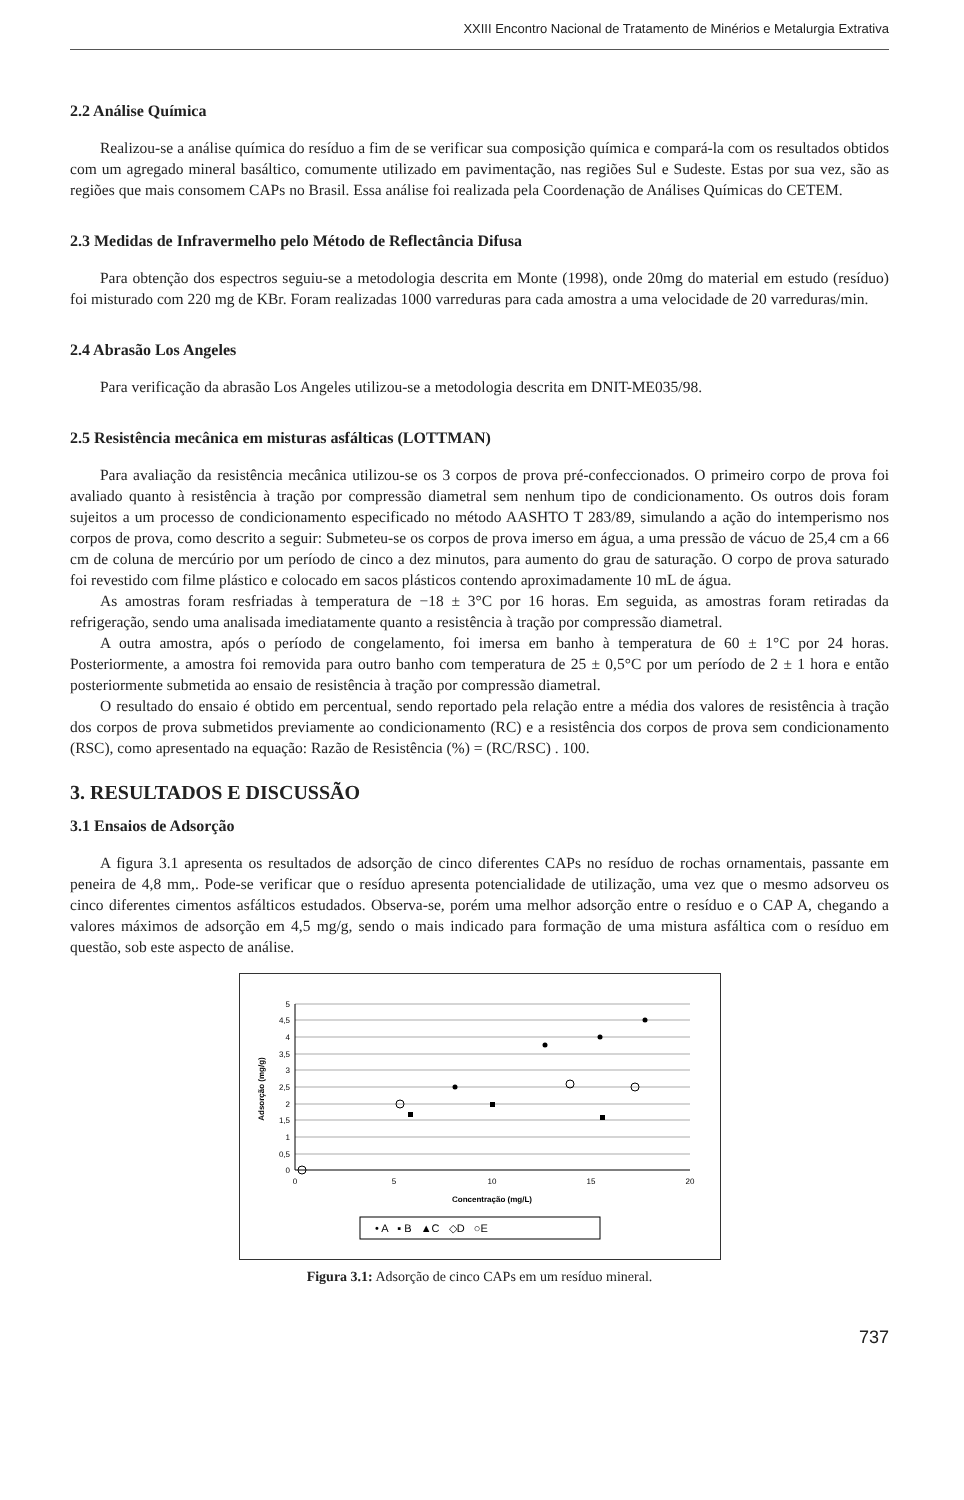XXIII Encontro Nacional de Tratamento de Minérios e Metalurgia Extrativa
2.2 Análise Química
Realizou-se a análise química do resíduo a fim de se verificar sua composição química e compará-la com os resultados obtidos com um agregado mineral basáltico, comumente utilizado em pavimentação, nas regiões Sul e Sudeste. Estas por sua vez, são as regiões que mais consomem CAPs no Brasil. Essa análise foi realizada pela Coordenação de Análises Químicas do CETEM.
2.3 Medidas de Infravermelho pelo Método de Reflectância Difusa
Para obtenção dos espectros seguiu-se a metodologia descrita em Monte (1998), onde 20mg do material em estudo (resíduo) foi misturado com 220 mg de KBr. Foram realizadas 1000 varreduras para cada amostra a uma velocidade de 20 varreduras/min.
2.4 Abrasão Los Angeles
Para verificação da abrasão Los Angeles utilizou-se a metodologia descrita em DNIT-ME035/98.
2.5 Resistência mecânica em misturas asfálticas (LOTTMAN)
Para avaliação da resistência mecânica utilizou-se os 3 corpos de prova pré-confeccionados. O primeiro corpo de prova foi avaliado quanto à resistência à tração por compressão diametral sem nenhum tipo de condicionamento. Os outros dois foram sujeitos a um processo de condicionamento especificado no método AASHTO T 283/89, simulando a ação do intemperismo nos corpos de prova, como descrito a seguir: Submeteu-se os corpos de prova imerso em água, a uma pressão de vácuo de 25,4 cm a 66 cm de coluna de mercúrio por um período de cinco a dez minutos, para aumento do grau de saturação. O corpo de prova saturado foi revestido com filme plástico e colocado em sacos plásticos contendo aproximadamente 10 mL de água.
As amostras foram resfriadas à temperatura de −18 ± 3°C por 16 horas. Em seguida, as amostras foram retiradas da refrigeração, sendo uma analisada imediatamente quanto a resistência à tração por compressão diametral.
A outra amostra, após o período de congelamento, foi imersa em banho à temperatura de 60 ± 1°C por 24 horas. Posteriormente, a amostra foi removida para outro banho com temperatura de 25 ± 0,5°C por um período de 2 ± 1 hora e então posteriormente submetida ao ensaio de resistência à tração por compressão diametral.
O resultado do ensaio é obtido em percentual, sendo reportado pela relação entre a média dos valores de resistência à tração dos corpos de prova submetidos previamente ao condicionamento (RC) e a resistência dos corpos de prova sem condicionamento (RSC), como apresentado na equação: Razão de Resistência (%) = (RC/RSC) . 100.
3. RESULTADOS E DISCUSSÃO
3.1 Ensaios de Adsorção
A figura 3.1 apresenta os resultados de adsorção de cinco diferentes CAPs no resíduo de rochas ornamentais, passante em peneira de 4,8 mm,. Pode-se verificar que o resíduo apresenta potencialidade de utilização, uma vez que o mesmo adsorveu os cinco diferentes cimentos asfálticos estudados. Observa-se, porém uma melhor adsorção entre o resíduo e o CAP A, chegando a valores máximos de adsorção em 4,5 mg/g, sendo o mais indicado para formação de uma mistura asfáltica com o resíduo em questão, sob este aspecto de análise.
5
4,5
4
3,5
3
2,5
2
1,5
1
0,5
0
0
5
10
15
20
Concentração (mg/L)
Adsorção (mg/g)
• A ▪ B ▲C ◇D ○E
Figura 3.1: Adsorção de cinco CAPs em um resíduo mineral.
737